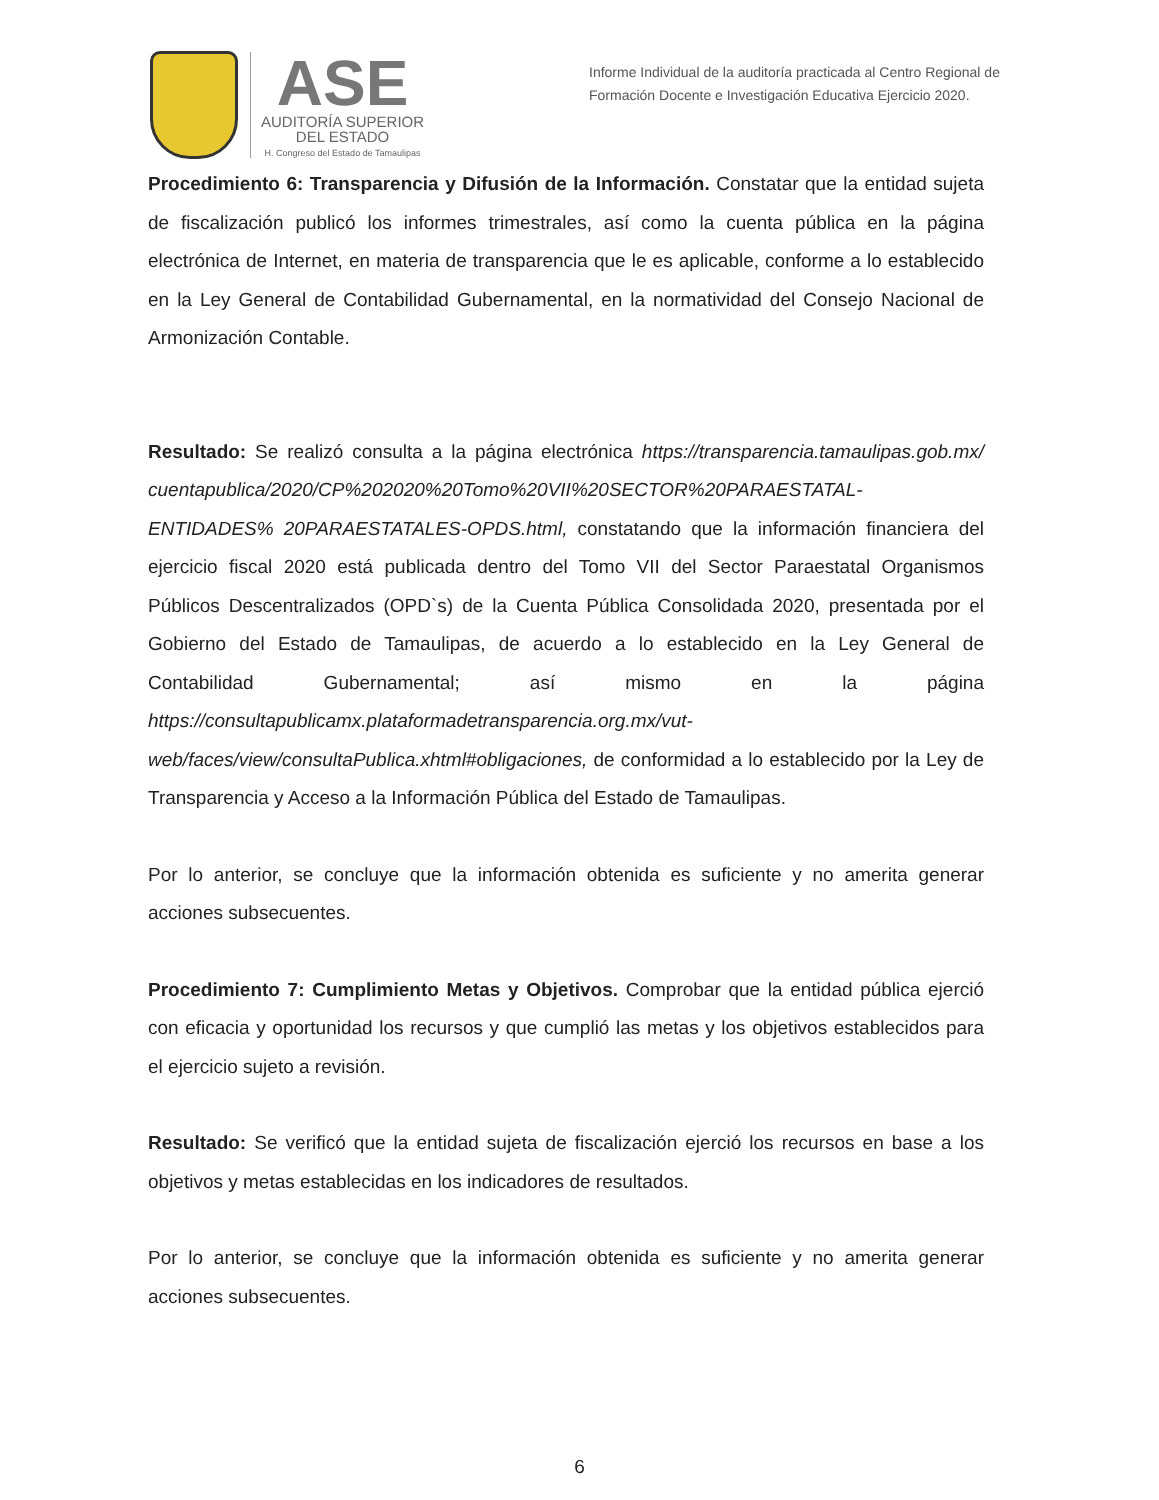ASE
AUDITORÍA SUPERIOR
DEL ESTADO
H. Congreso del Estado de Tamaulipas
Informe Individual de la auditoría practicada al Centro Regional de Formación Docente e Investigación Educativa Ejercicio 2020.
Procedimiento 6: Transparencia y Difusión de la Información. Constatar que la entidad sujeta de fiscalización publicó los informes trimestrales, así como la cuenta pública en la página electrónica de Internet, en materia de transparencia que le es aplicable, conforme a lo establecido en la Ley General de Contabilidad Gubernamental, en la normatividad del Consejo Nacional de Armonización Contable.
Resultado: Se realizó consulta a la página electrónica https://transparencia.tamaulipas.gob.mx/ cuentapublica/2020/CP%202020%20Tomo%20VII%20SECTOR%20PARAESTATAL-ENTIDADES% 20PARAESTATALES-OPDS.html, constatando que la información financiera del ejercicio fiscal 2020 está publicada dentro del Tomo VII del Sector Paraestatal Organismos Públicos Descentralizados (OPD`s) de la Cuenta Pública Consolidada 2020, presentada por el Gobierno del Estado de Tamaulipas, de acuerdo a lo establecido en la Ley General de Contabilidad Gubernamental; así mismo en la página https://consultapublicamx.plataformadetransparencia.org.mx/vut-web/faces/view/consultaPublica.xhtml#obligaciones, de conformidad a lo establecido por la Ley de Transparencia y Acceso a la Información Pública del Estado de Tamaulipas.
Por lo anterior, se concluye que la información obtenida es suficiente y no amerita generar acciones subsecuentes.
Procedimiento 7: Cumplimiento Metas y Objetivos. Comprobar que la entidad pública ejerció con eficacia y oportunidad los recursos y que cumplió las metas y los objetivos establecidos para el ejercicio sujeto a revisión.
Resultado: Se verificó que la entidad sujeta de fiscalización ejerció los recursos en base a los objetivos y metas establecidas en los indicadores de resultados.
Por lo anterior, se concluye que la información obtenida es suficiente y no amerita generar acciones subsecuentes.
6